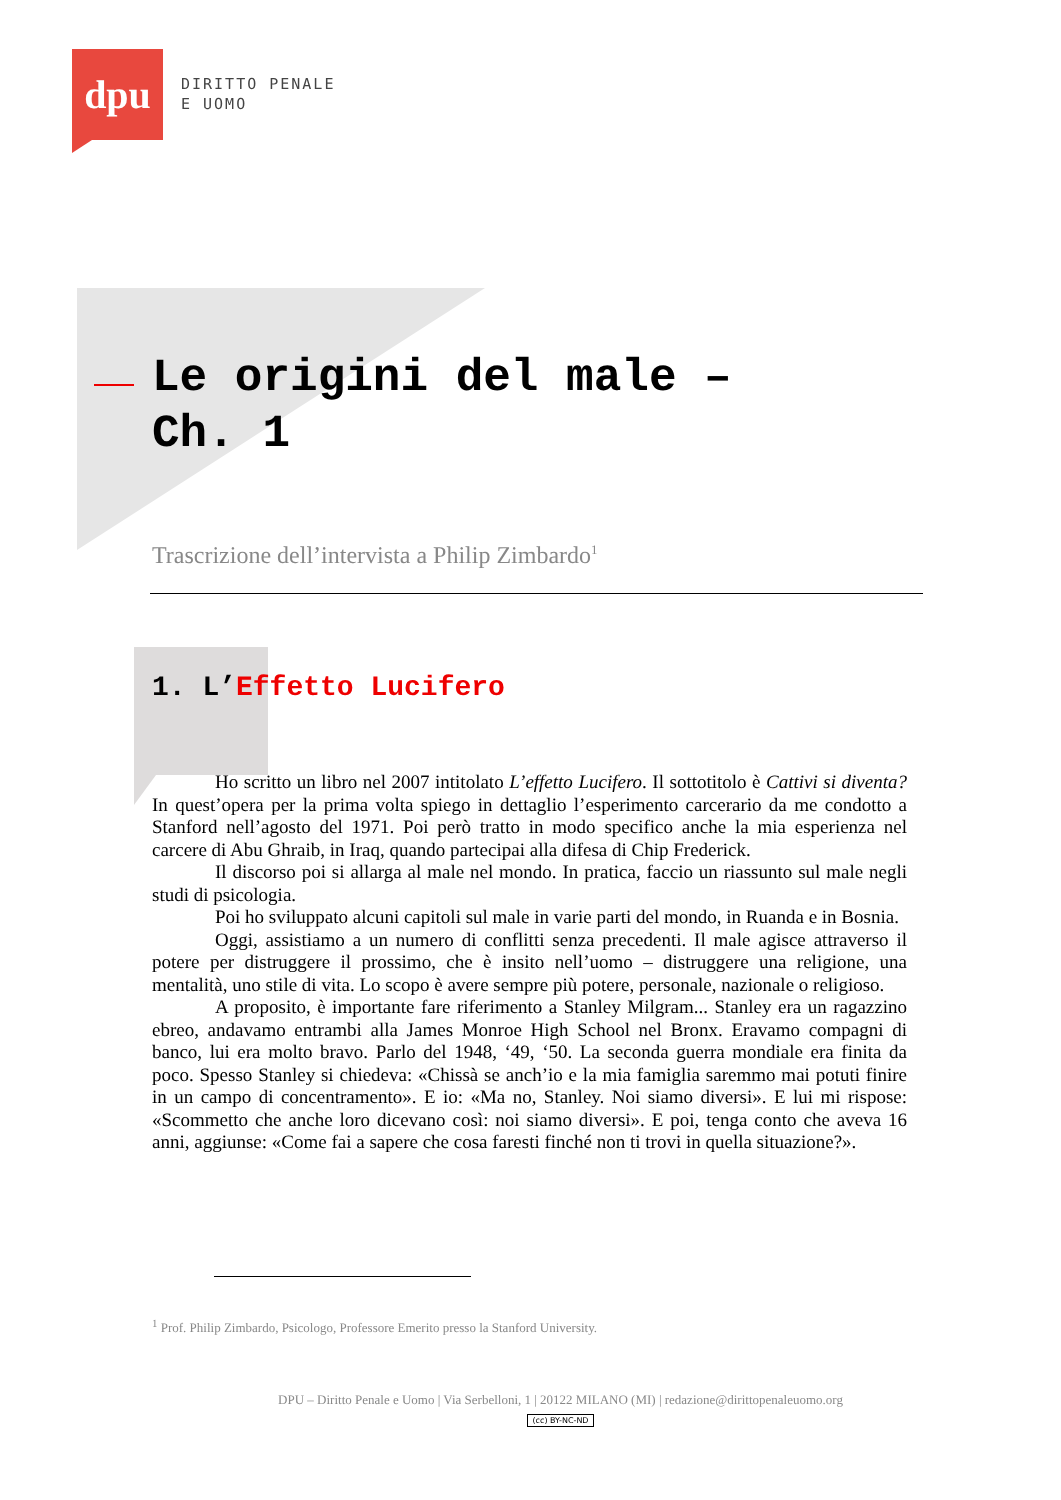dpu
DIRITTO PENALE
E UOMO
Le origini del male – Ch. 1
Trascrizione dell’intervista a Philip Zimbardo<sup>1</sup>
1. L’Effetto Lucifero
Ho scritto un libro nel 2007 intitolato L’effetto Lucifero. Il sottotitolo è Cattivi si diventa? In quest’opera per la prima volta spiego in dettaglio l’esperimento carcerario da me condotto a Stanford nell’agosto del 1971. Poi però tratto in modo specifico anche la mia esperienza nel carcere di Abu Ghraib, in Iraq, quando partecipai alla difesa di Chip Frederick.
Il discorso poi si allarga al male nel mondo. In pratica, faccio un riassunto sul male negli studi di psicologia.
Poi ho sviluppato alcuni capitoli sul male in varie parti del mondo, in Ruanda e in Bosnia.
Oggi, assistiamo a un numero di conflitti senza precedenti. Il male agisce attraverso il potere per distruggere il prossimo, che è insito nell’uomo – distruggere una religione, una mentalità, uno stile di vita. Lo scopo è avere sempre più potere, personale, nazionale o religioso.
A proposito, è importante fare riferimento a Stanley Milgram... Stanley era un ragazzino ebreo, andavamo entrambi alla James Monroe High School nel Bronx. Eravamo compagni di banco, lui era molto bravo. Parlo del 1948, ‘49, ‘50. La seconda guerra mondiale era finita da poco. Spesso Stanley si chiedeva: «Chissà se anch’io e la mia famiglia saremmo mai potuti finire in un campo di concentramento». E io: «Ma no, Stanley. Noi siamo diversi». E lui mi rispose: «Scommetto che anche loro dicevano così: noi siamo diversi». E poi, tenga conto che aveva 16 anni, aggiunse: «Come fai a sapere che cosa faresti finché non ti trovi in quella situazione?».
<sup>1</sup> Prof. Philip Zimbardo, Psicologo, Professore Emerito presso la Stanford University.
DPU – Diritto Penale e Uomo | Via Serbelloni, 1 | 20122 MILANO (MI) | redazione@dirittopenaleuomo.org
(cc) BY-NC-ND